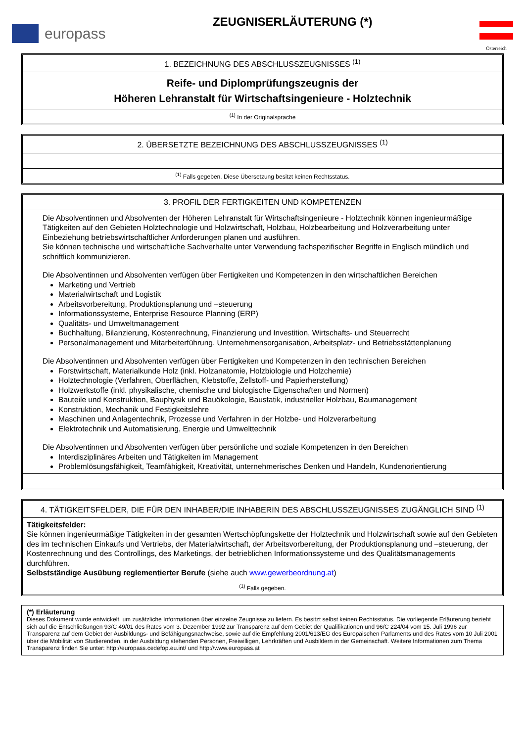europass
ZEUGNISERLÄUTERUNG (*)
Österreich
1. BEZEICHNUNG DES ABSCHLUSSZEUGNISSES <sup>(1)</sup>
Reife- und Diplomprüfungszeugnis der
Höheren Lehranstalt für Wirtschaftsingenieure - Holztechnik
<sup>(1)</sup> In der Originalsprache
2. ÜBERSETZTE BEZEICHNUNG DES ABSCHLUSSZEUGNISSES <sup>(1)</sup>
<sup>(1)</sup> Falls gegeben. Diese Übersetzung besitzt keinen Rechtsstatus.
3. PROFIL DER FERTIGKEITEN UND KOMPETENZEN
Die Absolventinnen und Absolventen der Höheren Lehranstalt für Wirtschaftsingenieure - Holztechnik können ingenieurmäßige Tätigkeiten auf den Gebieten Holztechnologie und Holzwirtschaft, Holzbau, Holzbearbeitung und Holzverarbeitung unter Einbeziehung betriebswirtschaftlicher Anforderungen planen und ausführen.
Sie können technische und wirtschaftliche Sachverhalte unter Verwendung fachspezifischer Begriffe in Englisch mündlich und schriftlich kommunizieren.
Die Absolventinnen und Absolventen verfügen über Fertigkeiten und Kompetenzen in den wirtschaftlichen Bereichen
Marketing und Vertrieb
Materialwirtschaft und Logistik
Arbeitsvorbereitung, Produktionsplanung und –steuerung
Informationssysteme, Enterprise Resource Planning (ERP)
Qualitäts- und Umweltmanagement
Buchhaltung, Bilanzierung, Kostenrechnung, Finanzierung und Investition, Wirtschafts- und Steuerrecht
Personalmanagement und Mitarbeiterführung, Unternehmensorganisation, Arbeitsplatz- und Betriebsstättenplanung
Die Absolventinnen und Absolventen verfügen über Fertigkeiten und Kompetenzen in den technischen Bereichen
Forstwirtschaft, Materialkunde Holz (inkl. Holzanatomie, Holzbiologie und Holzchemie)
Holztechnologie (Verfahren, Oberflächen, Klebstoffe, Zellstoff- und Papierherstellung)
Holzwerkstoffe (inkl. physikalische, chemische und biologische Eigenschaften und Normen)
Bauteile und Konstruktion, Bauphysik und Bauökologie, Baustatik, industrieller Holzbau, Baumanagement
Konstruktion, Mechanik und Festigkeitslehre
Maschinen und Anlagentechnik, Prozesse und Verfahren in der Holzbe- und Holzverarbeitung
Elektrotechnik und Automatisierung, Energie und Umwelttechnik
Die Absolventinnen und Absolventen verfügen über persönliche und soziale Kompetenzen in den Bereichen
Interdisziplinäres Arbeiten und Tätigkeiten im Management
Problemlösungsfähigkeit, Teamfähigkeit, Kreativität, unternehmerisches Denken und Handeln, Kundenorientierung
4. TÄTIGKEITSFELDER, DIE FÜR DEN INHABER/DIE INHABERIN DES ABSCHLUSSZEUGNISSES ZUGÄNGLICH SIND <sup>(1)</sup>
Tätigkeitsfelder:
Sie können ingenieurmäßige Tätigkeiten in der gesamten Wertschöpfungskette der Holztechnik und Holzwirtschaft sowie auf den Gebieten des im technischen Einkaufs und Vertriebs, der Materialwirtschaft, der Arbeitsvorbereitung, der Produktionsplanung und –steuerung, der Kostenrechnung und des Controllings, des Marketings, der betrieblichen Informationssysteme und des Qualitätsmanagements durchführen.
Selbstständige Ausübung reglementierter Berufe (siehe auch www.gewerbeordnung.at)
<sup>(1)</sup> Falls gegeben.
(*) Erläuterung
Dieses Dokument wurde entwickelt, um zusätzliche Informationen über einzelne Zeugnisse zu liefern. Es besitzt selbst keinen Rechtsstatus. Die vorliegende Erläuterung bezieht sich auf die Entschließungen 93/C 49/01 des Rates vom 3. Dezember 1992 zur Transparenz auf dem Gebiet der Qualifikationen und 96/C 224/04 vom 15. Juli 1996 zur Transparenz auf dem Gebiet der Ausbildungs- und Befähigungsnachweise, sowie auf die Empfehlung 2001/613/EG des Europäischen Parlaments und des Rates vom 10 Juli 2001 über die Mobilität von Studierenden, in der Ausbildung stehenden Personen, Freiwilligen, Lehrkräften und Ausbildern in der Gemeinschaft. Weitere Informationen zum Thema Transparenz finden Sie unter: http://europass.cedefop.eu.int/ und http://www.europass.at